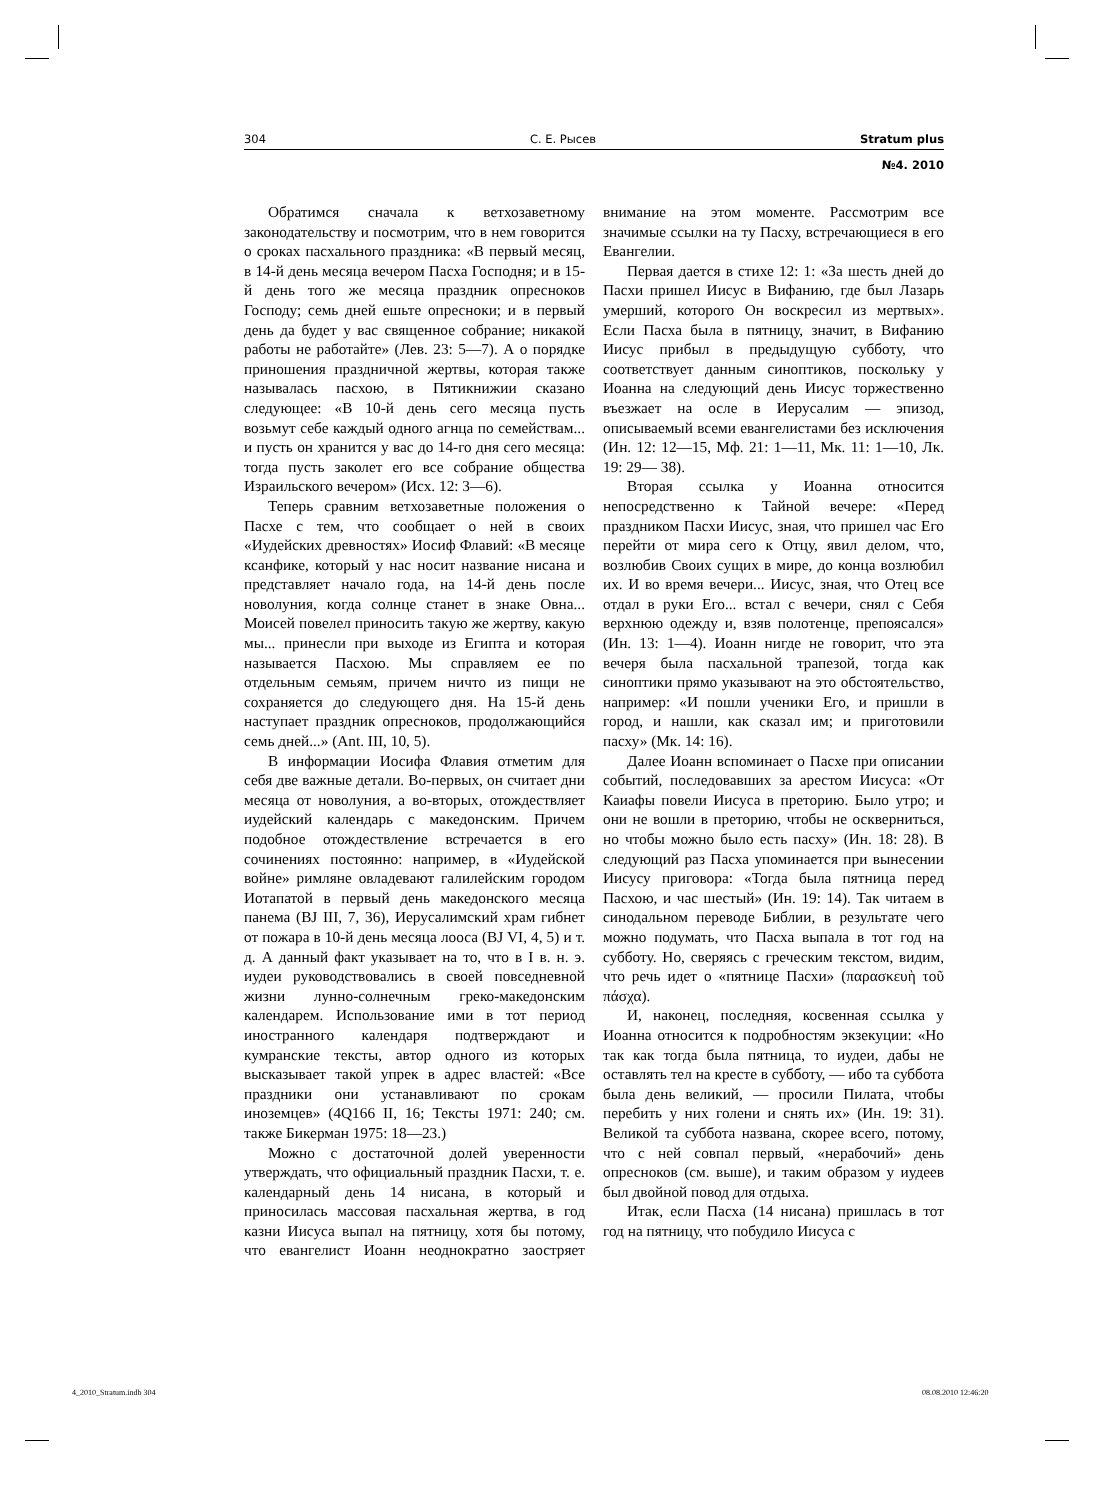304 С. Е. Рысев Stratum plus
№4. 2010
Обратимся сначала к ветхозаветному законодательству и посмотрим, что в нем говорится о сроках пасхального праздника: «В первый месяц, в 14-й день месяца вечером Пасха Господня; и в 15-й день того же месяца праздник опресноков Господу; семь дней ешьте опресноки; и в первый день да будет у вас священное собрание; никакой работы не работайте» (Лев. 23: 5—7). А о порядке приношения праздничной жертвы, которая также называлась пасхою, в Пятикнижии сказано следующее: «В 10-й день сего месяца пусть возьмут себе каждый одного агнца по семействам... и пусть он хранится у вас до 14-го дня сего месяца: тогда пусть заколет его все собрание общества Израильского вечером» (Исх. 12: 3—6).
Теперь сравним ветхозаветные положения о Пасхе с тем, что сообщает о ней в своих «Иудейских древностях» Иосиф Флавий: «В месяце ксанфике, который у нас носит название нисана и представляет начало года, на 14-й день после новолуния, когда солнце станет в знаке Овна... Моисей повелел приносить такую же жертву, какую мы... принесли при выходе из Египта и которая называется Пасхою. Мы справляем ее по отдельным семьям, причем ничто из пищи не сохраняется до следующего дня. На 15-й день наступает праздник опресноков, продолжающийся семь дней...» (Ant. III, 10, 5).
В информации Иосифа Флавия отметим для себя две важные детали. Во-первых, он считает дни месяца от новолуния, а во-вторых, отождествляет иудейский календарь с македонским. Причем подобное отождествление встречается в его сочинениях постоянно: например, в «Иудейской войне» римляне овладевают галилейским городом Иотапатой в первый день македонского месяца панема (BJ III, 7, 36), Иерусалимский храм гибнет от пожара в 10-й день месяца лооса (BJ VI, 4, 5) и т. д. А данный факт указывает на то, что в I в. н. э. иудеи руководствовались в своей повседневной жизни лунно-солнечным греко-македонским календарем. Использование ими в тот период иностранного календаря подтверждают и кумранские тексты, автор одного из которых высказывает такой упрек в адрес властей: «Все праздники они устанавливают по срокам иноземцев» (4Q166 II, 16; Тексты 1971: 240; см. также Бикерман 1975: 18—23.)
Можно с достаточной долей уверенности утверждать, что официальный праздник Пасхи, т. е. календарный день 14 нисана, в который и приносилась массовая пасхальная жертва, в год казни Иисуса выпал на пятницу, хотя бы потому, что евангелист Иоанн неоднократно заостряет внимание на этом моменте. Рассмотрим все значимые ссылки на ту Пасху, встречающиеся в его Евангелии.
Первая дается в стихе 12: 1: «За шесть дней до Пасхи пришел Иисус в Вифанию, где был Лазарь умерший, которого Он воскресил из мертвых». Если Пасха была в пятницу, значит, в Вифанию Иисус прибыл в предыдущую субботу, что соответствует данным синоптиков, поскольку у Иоанна на следующий день Иисус торжественно въезжает на осле в Иерусалим — эпизод, описываемый всеми евангелистами без исключения (Ин. 12: 12—15, Мф. 21: 1—11, Мк. 11: 1—10, Лк. 19: 29— 38).
Вторая ссылка у Иоанна относится непосредственно к Тайной вечере: «Перед праздником Пасхи Иисус, зная, что пришел час Его перейти от мира сего к Отцу, явил делом, что, возлюбив Своих сущих в мире, до конца возлюбил их. И во время вечери... Иисус, зная, что Отец все отдал в руки Его... встал с вечери, снял с Себя верхнюю одежду и, взяв полотенце, препоясался» (Ин. 13: 1—4). Иоанн нигде не говорит, что эта вечеря была пасхальной трапезой, тогда как синоптики прямо указывают на это обстоятельство, например: «И пошли ученики Его, и пришли в город, и нашли, как сказал им; и приготовили пасху» (Мк. 14: 16).
Далее Иоанн вспоминает о Пасхе при описании событий, последовавших за арестом Иисуса: «От Каиафы повели Иисуса в преторию. Было утро; и они не вошли в преторию, чтобы не оскверниться, но чтобы можно было есть пасху» (Ин. 18: 28). В следующий раз Пасха упоминается при вынесении Иисусу приговора: «Тогда была пятница перед Пасхою, и час шестый» (Ин. 19: 14). Так читаем в синодальном переводе Библии, в результате чего можно подумать, что Пасха выпала в тот год на субботу. Но, сверяясь с греческим текстом, видим, что речь идет о «пятнице Пасхи» (παρασκευὴ τοῦ πάσχα).
И, наконец, последняя, косвенная ссылка у Иоанна относится к подробностям экзекуции: «Но так как тогда была пятница, то иудеи, дабы не оставлять тел на кресте в субботу, — ибо та суббота была день великий, — просили Пилата, чтобы перебить у них голени и снять их» (Ин. 19: 31). Великой та суббота названа, скорее всего, потому, что с ней совпал первый, «нерабочий» день опресноков (см. выше), и таким образом у иудеев был двойной повод для отдыха.
Итак, если Пасха (14 нисана) пришлась в тот год на пятницу, что побудило Иисуса с
4_2010_Stratum.indb 304 08.08.2010 12:46:20